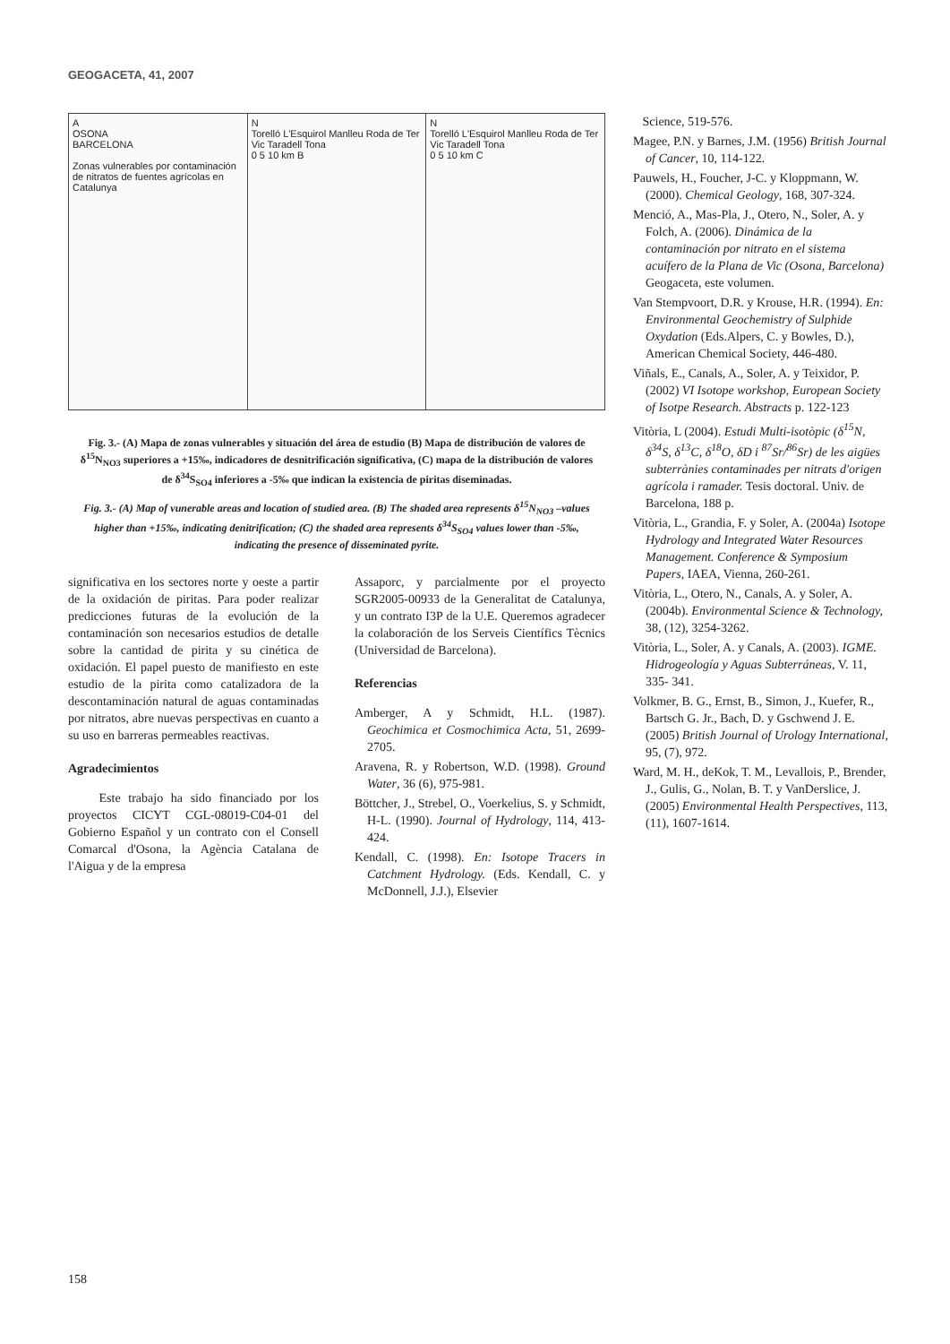GEOGACETA, 41, 2007
A
OSONA
BARCELONA
Zonas vulnerables por contaminación de nitratos de fuentes agrícolas en Catalunya
N
Torelló L'Esquirol Manlleu Roda de Ter Vic Taradell Tona
0 5 10 km B
N
Torelló L'Esquirol Manlleu Roda de Ter Vic Taradell Tona
0 5 10 km C
Fig. 3.- (A) Mapa de zonas vulnerables y situación del área de estudio (B) Mapa de distribución de valores de δ<sup>15</sup>N<sub>NO3</sub> superiores a +15‰, indicadores de desnitrificación significativa, (C) mapa de la distribución de valores de δ<sup>34</sup>S<sub>SO4</sub> inferiores a -5‰ que indican la existencia de piritas diseminadas.
Fig. 3.- (A) Map of vunerable areas and location of studied area. (B) The shaded area represents δ<sup>15</sup>N<sub>NO3</sub> –values higher than +15‰, indicating denitrification; (C) the shaded area represents δ<sup>34</sup>S<sub>SO4</sub> values lower than -5‰, indicating the presence of disseminated pyrite.
Science, 519-576.
Magee, P.N. y Barnes, J.M. (1956) British Journal of Cancer, 10, 114-122.
Pauwels, H., Foucher, J-C. y Kloppmann, W. (2000). Chemical Geology, 168, 307-324.
Menció, A., Mas-Pla, J., Otero, N., Soler, A. y Folch, A. (2006). Dinámica de la contaminación por nitrato en el sistema acuífero de la Plana de Vic (Osona, Barcelona) Geogaceta, este volumen.
Van Stempvoort, D.R. y Krouse, H.R. (1994). En: Environmental Geochemistry of Sulphide Oxydation (Eds.Alpers, C. y Bowles, D.), American Chemical Society, 446-480.
Viñals, E., Canals, A., Soler, A. y Teixidor, P. (2002) VI Isotope workshop, European Society of Isotpe Research. Abstracts p. 122-123
Vitòria, L (2004). Estudi Multi-isotòpic (δ<sup>15</sup>N, δ<sup>34</sup>S, δ<sup>13</sup>C, δ<sup>18</sup>O, δD i <sup>87</sup>Sr/<sup>86</sup>Sr) de les aigües subterrànies contaminades per nitrats d'origen agrícola i ramader. Tesis doctoral. Univ. de Barcelona, 188 p.
Vitòria, L., Grandia, F. y Soler, A. (2004a) Isotope Hydrology and Integrated Water Resources Management. Conference & Symposium Papers, IAEA, Vienna, 260-261.
Vitòria, L., Otero, N., Canals, A. y Soler, A. (2004b). Environmental Science & Technology, 38, (12), 3254-3262.
Vitòria, L., Soler, A. y Canals, A. (2003). IGME. Hidrogeología y Aguas Subterráneas, V. 11, 335- 341.
Volkmer, B. G., Ernst, B., Simon, J., Kuefer, R., Bartsch G. Jr., Bach, D. y Gschwend J. E. (2005) British Journal of Urology International, 95, (7), 972.
Ward, M. H., deKok, T. M., Levallois, P., Brender, J., Gulis, G., Nolan, B. T. y VanDerslice, J. (2005) Environmental Health Perspectives, 113, (11), 1607-1614.
significativa en los sectores norte y oeste a partir de la oxidación de piritas. Para poder realizar predicciones futuras de la evolución de la contaminación son necesarios estudios de detalle sobre la cantidad de pirita y su cinética de oxidación. El papel puesto de manifiesto en este estudio de la pirita como catalizadora de la descontaminación natural de aguas contaminadas por nitratos, abre nuevas perspectivas en cuanto a su uso en barreras permeables reactivas.
Agradecimientos
Este trabajo ha sido financiado por los proyectos CICYT CGL-08019-C04-01 del Gobierno Español y un contrato con el Consell Comarcal d'Osona, la Agència Catalana de l'Aigua y de la empresa
Assaporc, y parcialmente por el proyecto SGR2005-00933 de la Generalitat de Catalunya, y un contrato I3P de la U.E. Queremos agradecer la colaboración de los Serveis Científics Tècnics (Universidad de Barcelona).
Referencias
Amberger, A y Schmidt, H.L. (1987). Geochimica et Cosmochimica Acta, 51, 2699-2705.
Aravena, R. y Robertson, W.D. (1998). Ground Water, 36 (6), 975-981.
Böttcher, J., Strebel, O., Voerkelius, S. y Schmidt, H-L. (1990). Journal of Hydrology, 114, 413-424.
Kendall, C. (1998). En: Isotope Tracers in Catchment Hydrology. (Eds. Kendall, C. y McDonnell, J.J.), Elsevier
158